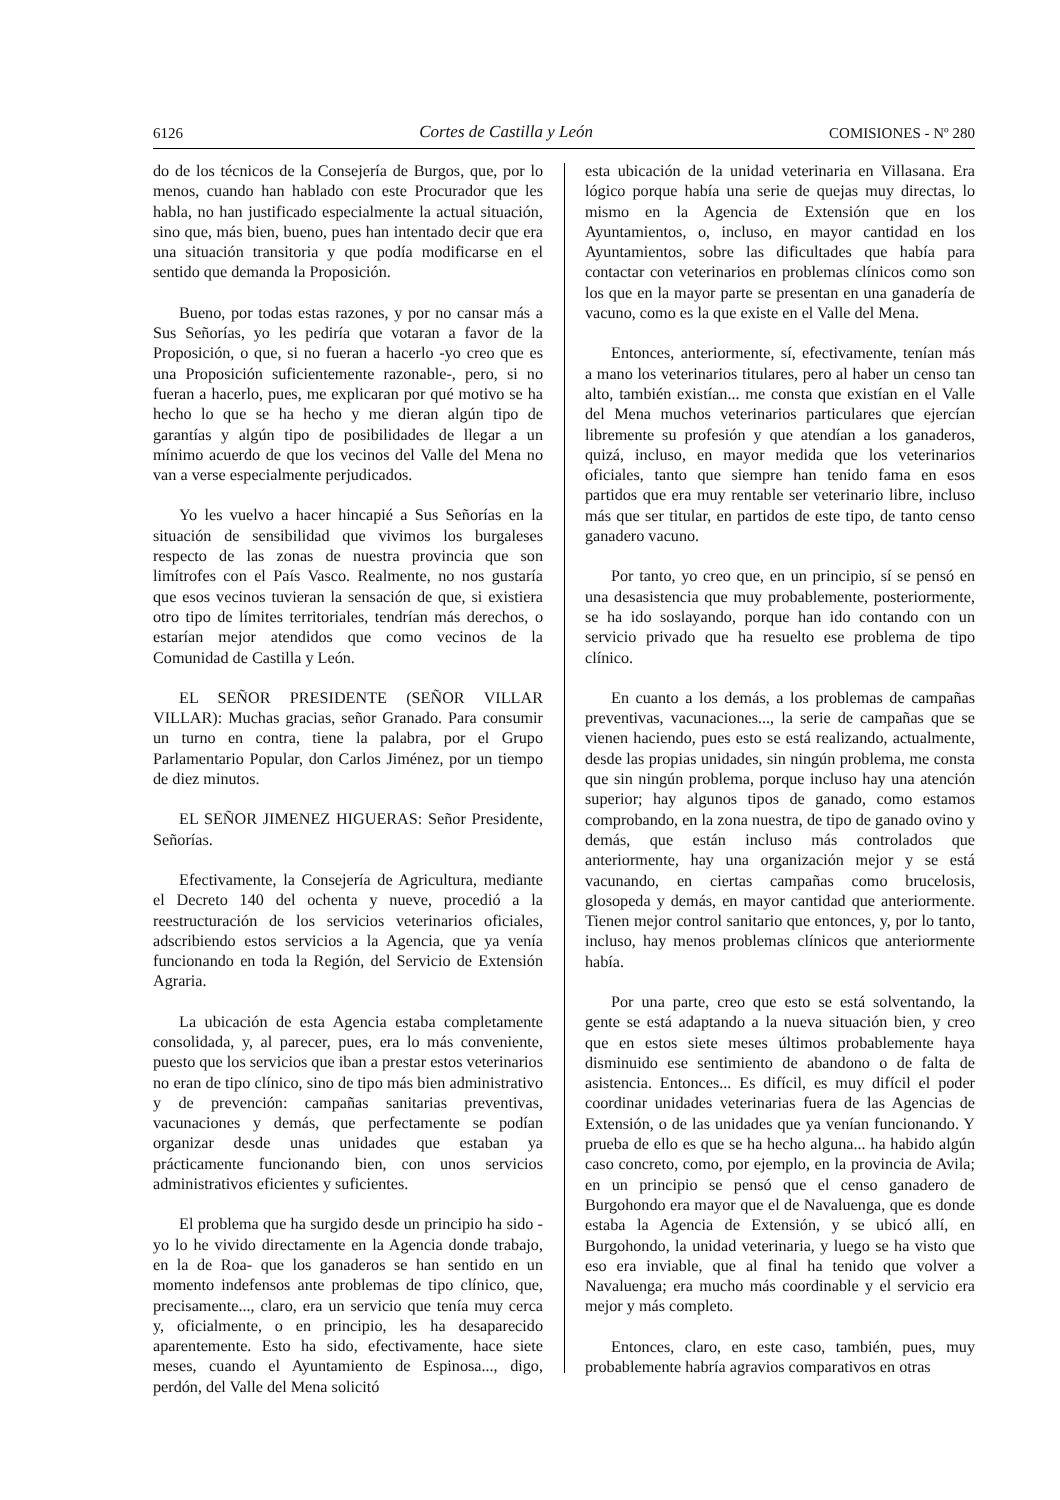6126 Cortes de Castilla y León COMISIONES - Nº 280
do de los técnicos de la Consejería de Burgos, que, por lo menos, cuando han hablado con este Procurador que les habla, no han justificado especialmente la actual situación, sino que, más bien, bueno, pues han intentado decir que era una situación transitoria y que podía modificarse en el sentido que demanda la Proposición.
Bueno, por todas estas razones, y por no cansar más a Sus Señorías, yo les pediría que votaran a favor de la Proposición, o que, si no fueran a hacerlo -yo creo que es una Proposición suficientemente razonable-, pero, si no fueran a hacerlo, pues, me explicaran por qué motivo se ha hecho lo que se ha hecho y me dieran algún tipo de garantías y algún tipo de posibilidades de llegar a un mínimo acuerdo de que los vecinos del Valle del Mena no van a verse especialmente perjudicados.
Yo les vuelvo a hacer hincapié a Sus Señorías en la situación de sensibilidad que vivimos los burgaleses respecto de las zonas de nuestra provincia que son limítrofes con el País Vasco. Realmente, no nos gustaría que esos vecinos tuvieran la sensación de que, si existiera otro tipo de límites territoriales, tendrían más derechos, o estarían mejor atendidos que como vecinos de la Comunidad de Castilla y León.
EL SEÑOR PRESIDENTE (SEÑOR VILLAR VILLAR): Muchas gracias, señor Granado. Para consumir un turno en contra, tiene la palabra, por el Grupo Parlamentario Popular, don Carlos Jiménez, por un tiempo de diez minutos.
EL SEÑOR JIMENEZ HIGUERAS: Señor Presidente, Señorías.
Efectivamente, la Consejería de Agricultura, mediante el Decreto 140 del ochenta y nueve, procedió a la reestructuración de los servicios veterinarios oficiales, adscribiendo estos servicios a la Agencia, que ya venía funcionando en toda la Región, del Servicio de Extensión Agraria.
La ubicación de esta Agencia estaba completamente consolidada, y, al parecer, pues, era lo más conveniente, puesto que los servicios que iban a prestar estos veterinarios no eran de tipo clínico, sino de tipo más bien administrativo y de prevención: campañas sanitarias preventivas, vacunaciones y demás, que perfectamente se podían organizar desde unas unidades que estaban ya prácticamente funcionando bien, con unos servicios administrativos eficientes y suficientes.
El problema que ha surgido desde un principio ha sido -yo lo he vivido directamente en la Agencia donde trabajo, en la de Roa- que los ganaderos se han sentido en un momento indefensos ante problemas de tipo clínico, que, precisamente..., claro, era un servicio que tenía muy cerca y, oficialmente, o en principio, les ha desaparecido aparentemente. Esto ha sido, efectivamente, hace siete meses, cuando el Ayuntamiento de Espinosa..., digo, perdón, del Valle del Mena solicitó
esta ubicación de la unidad veterinaria en Villasana. Era lógico porque había una serie de quejas muy directas, lo mismo en la Agencia de Extensión que en los Ayuntamientos, o, incluso, en mayor cantidad en los Ayuntamientos, sobre las dificultades que había para contactar con veterinarios en problemas clínicos como son los que en la mayor parte se presentan en una ganadería de vacuno, como es la que existe en el Valle del Mena.
Entonces, anteriormente, sí, efectivamente, tenían más a mano los veterinarios titulares, pero al haber un censo tan alto, también existían... me consta que existían en el Valle del Mena muchos veterinarios particulares que ejercían libremente su profesión y que atendían a los ganaderos, quizá, incluso, en mayor medida que los veterinarios oficiales, tanto que siempre han tenido fama en esos partidos que era muy rentable ser veterinario libre, incluso más que ser titular, en partidos de este tipo, de tanto censo ganadero vacuno.
Por tanto, yo creo que, en un principio, sí se pensó en una desasistencia que muy probablemente, posteriormente, se ha ido soslayando, porque han ido contando con un servicio privado que ha resuelto ese problema de tipo clínico.
En cuanto a los demás, a los problemas de campañas preventivas, vacunaciones..., la serie de campañas que se vienen haciendo, pues esto se está realizando, actualmente, desde las propias unidades, sin ningún problema, me consta que sin ningún problema, porque incluso hay una atención superior; hay algunos tipos de ganado, como estamos comprobando, en la zona nuestra, de tipo de ganado ovino y demás, que están incluso más controlados que anteriormente, hay una organización mejor y se está vacunando, en ciertas campañas como brucelosis, glosopeda y demás, en mayor cantidad que anteriormente. Tienen mejor control sanitario que entonces, y, por lo tanto, incluso, hay menos problemas clínicos que anteriormente había.
Por una parte, creo que esto se está solventando, la gente se está adaptando a la nueva situación bien, y creo que en estos siete meses últimos probablemente haya disminuido ese sentimiento de abandono o de falta de asistencia. Entonces... Es difícil, es muy difícil el poder coordinar unidades veterinarias fuera de las Agencias de Extensión, o de las unidades que ya venían funcionando. Y prueba de ello es que se ha hecho alguna... ha habido algún caso concreto, como, por ejemplo, en la provincia de Avila; en un principio se pensó que el censo ganadero de Burgohondo era mayor que el de Navaluenga, que es donde estaba la Agencia de Extensión, y se ubicó allí, en Burgohondo, la unidad veterinaria, y luego se ha visto que eso era inviable, que al final ha tenido que volver a Navaluenga; era mucho más coordinable y el servicio era mejor y más completo.
Entonces, claro, en este caso, también, pues, muy probablemente habría agravios comparativos en otras